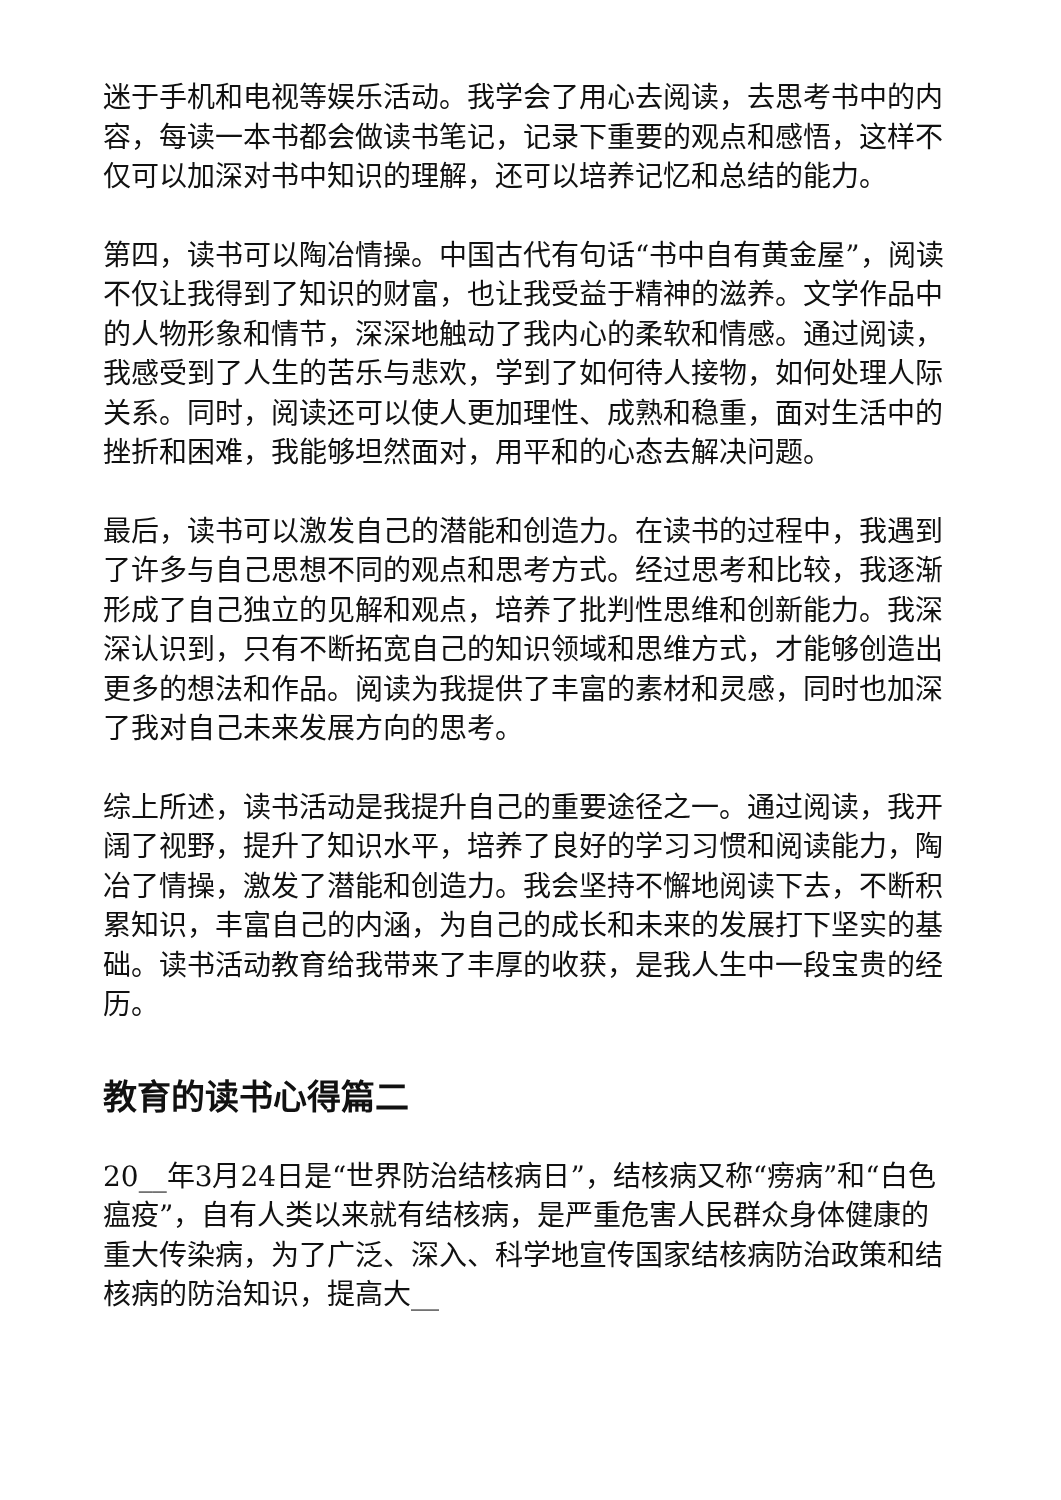迷于手机和电视等娱乐活动。我学会了用心去阅读，去思考书中的内容，每读一本书都会做读书笔记，记录下重要的观点和感悟，这样不仅可以加深对书中知识的理解，还可以培养记忆和总结的能力。
第四，读书可以陶冶情操。中国古代有句话“书中自有黄金屋”，阅读不仅让我得到了知识的财富，也让我受益于精神的滋养。文学作品中的人物形象和情节，深深地触动了我内心的柔软和情感。通过阅读，我感受到了人生的苦乐与悲欢，学到了如何待人接物，如何处理人际关系。同时，阅读还可以使人更加理性、成熟和稳重，面对生活中的挫折和困难，我能够坦然面对，用平和的心态去解决问题。
最后，读书可以激发自己的潜能和创造力。在读书的过程中，我遇到了许多与自己思想不同的观点和思考方式。经过思考和比较，我逐渐形成了自己独立的见解和观点，培养了批判性思维和创新能力。我深深认识到，只有不断拓宽自己的知识领域和思维方式，才能够创造出更多的想法和作品。阅读为我提供了丰富的素材和灵感，同时也加深了我对自己未来发展方向的思考。
综上所述，读书活动是我提升自己的重要途径之一。通过阅读，我开阔了视野，提升了知识水平，培养了良好的学习习惯和阅读能力，陶冶了情操，激发了潜能和创造力。我会坚持不懈地阅读下去，不断积累知识，丰富自己的内涵，为自己的成长和未来的发展打下坚实的基础。读书活动教育给我带来了丰厚的收获，是我人生中一段宝贵的经历。
教育的读书心得篇二
20__年3月24日是“世界防治结核病日”，结核病又称“痨病”和“白色瘟疫”，自有人类以来就有结核病，是严重危害人民群众身体健康的重大传染病，为了广泛、深入、科学地宣传国家结核病防治政策和结核病的防治知识，提高大__